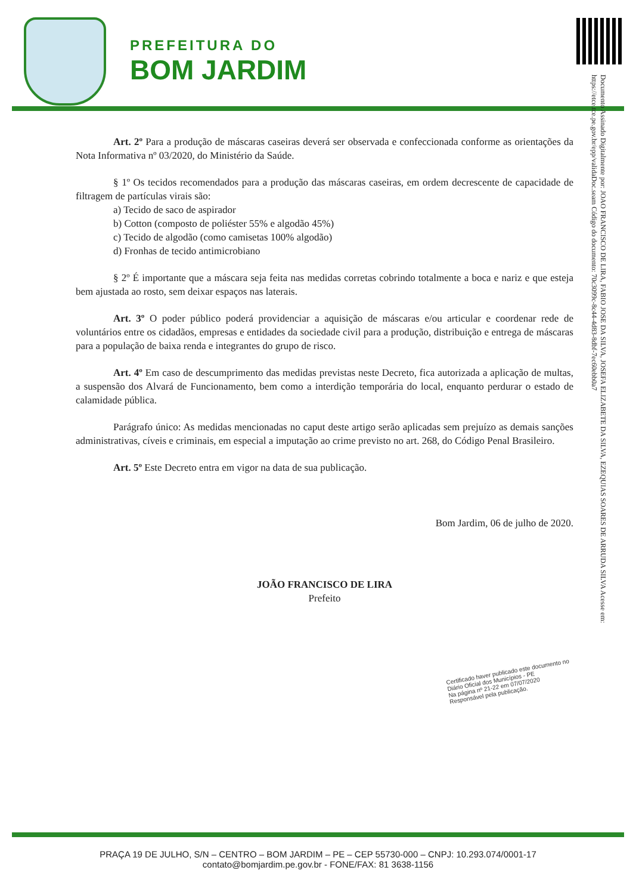PREFEITURA DO
BOM JARDIM
Documento Assinado Digitalmente por: JOAO FRANCISCO DE LIRA, FABIO JOSE DA SILVA, JOSEFA ELIZABETE DA SILVA, EZEQUIAS SOARES DE ARRUDA SILVA Acesse em: https://etce.tce.pe.gov.br/epp/validaDoc.seam Código do documento: 70c3099c-8c44-4d83-8dbf-7ec60ebb0a7
Art. 2º Para a produção de máscaras caseiras deverá ser observada e confeccionada conforme as orientações da Nota Informativa nº 03/2020, do Ministério da Saúde.
§ 1º Os tecidos recomendados para a produção das máscaras caseiras, em ordem decrescente de capacidade de filtragem de partículas virais são:
a) Tecido de saco de aspirador
b) Cotton (composto de poliéster 55% e algodão 45%)
c) Tecido de algodão (como camisetas 100% algodão)
d) Fronhas de tecido antimicrobiano
§ 2º É importante que a máscara seja feita nas medidas corretas cobrindo totalmente a boca e nariz e que esteja bem ajustada ao rosto, sem deixar espaços nas laterais.
Art. 3º O poder público poderá providenciar a aquisição de máscaras e/ou articular e coordenar rede de voluntários entre os cidadãos, empresas e entidades da sociedade civil para a produção, distribuição e entrega de máscaras para a população de baixa renda e integrantes do grupo de risco.
Art. 4º Em caso de descumprimento das medidas previstas neste Decreto, fica autorizada a aplicação de multas, a suspensão dos Alvará de Funcionamento, bem como a interdição temporária do local, enquanto perdurar o estado de calamidade pública.
Parágrafo único: As medidas mencionadas no caput deste artigo serão aplicadas sem prejuízo as demais sanções administrativas, cíveis e criminais, em especial a imputação ao crime previsto no art. 268, do Código Penal Brasileiro.
Art. 5º Este Decreto entra em vigor na data de sua publicação.
Bom Jardim, 06 de julho de 2020.
JOÃO FRANCISCO DE LIRA
Prefeito
Certificado haver publicado este documento no
Diário Oficial dos Municípios - PE
Na página nº 21-22 em 07/07/2020
Responsável pela publicação.
PRAÇA 19 DE JULHO, S/N – CENTRO – BOM JARDIM – PE – CEP 55730-000 – CNPJ: 10.293.074/0001-17
contato@bomjardim.pe.gov.br - FONE/FAX: 81 3638-1156